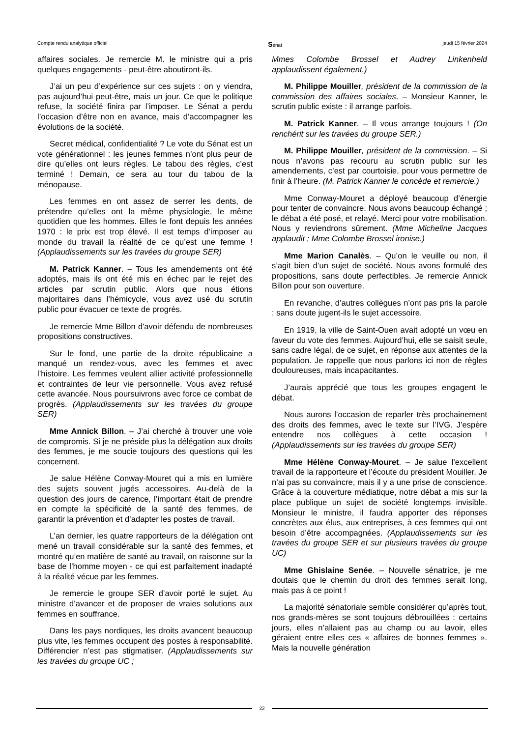Compte rendu analytique officiel Sénat jeudi 15 février 2024
affaires sociales. Je remercie M. le ministre qui a pris quelques engagements - peut-être aboutiront-ils.
J’ai un peu d’expérience sur ces sujets : on y viendra, pas aujourd’hui peut-être, mais un jour. Ce que le politique refuse, la société finira par l’imposer. Le Sénat a perdu l’occasion d’être non en avance, mais d’accompagner les évolutions de la société.
Secret médical, confidentialité ? Le vote du Sénat est un vote générationnel : les jeunes femmes n’ont plus peur de dire qu’elles ont leurs règles. Le tabou des règles, c’est terminé ! Demain, ce sera au tour du tabou de la ménopause.
Les femmes en ont assez de serrer les dents, de prétendre qu’elles ont la même physiologie, le même quotidien que les hommes. Elles le font depuis les années 1970 : le prix est trop élevé. Il est temps d’imposer au monde du travail la réalité de ce qu’est une femme ! (Applaudissements sur les travées du groupe SER)
M. Patrick Kanner. – Tous les amendements ont été adoptés, mais ils ont été mis en échec par le rejet des articles par scrutin public. Alors que nous étions majoritaires dans l’hémicycle, vous avez usé du scrutin public pour évacuer ce texte de progrès.
Je remercie Mme Billon d'avoir défendu de nombreuses propositions constructives.
Sur le fond, une partie de la droite républicaine a manqué un rendez-vous, avec les femmes et avec l’histoire. Les femmes veulent allier activité professionnelle et contraintes de leur vie personnelle. Vous avez refusé cette avancée. Nous poursuivrons avec force ce combat de progrès. (Applaudissements sur les travées du groupe SER)
Mme Annick Billon. – J’ai cherché à trouver une voie de compromis. Si je ne préside plus la délégation aux droits des femmes, je me soucie toujours des questions qui les concernent.
Je salue Hélène Conway-Mouret qui a mis en lumière des sujets souvent jugés accessoires. Au-delà de la question des jours de carence, l’important était de prendre en compte la spécificité de la santé des femmes, de garantir la prévention et d’adapter les postes de travail.
L’an dernier, les quatre rapporteurs de la délégation ont mené un travail considérable sur la santé des femmes, et montré qu’en matière de santé au travail, on raisonne sur la base de l’homme moyen - ce qui est parfaitement inadapté à la réalité vécue par les femmes.
Je remercie le groupe SER d’avoir porté le sujet. Au ministre d’avancer et de proposer de vraies solutions aux femmes en souffrance.
Dans les pays nordiques, les droits avancent beaucoup plus vite, les femmes occupent des postes à responsabilité. Différencier n’est pas stigmatiser. (Applaudissements sur les travées du groupe UC ;
Mmes Colombe Brossel et Audrey Linkenheld applaudissent également.)
M. Philippe Mouiller, président de la commission de la commission des affaires sociales. – Monsieur Kanner, le scrutin public existe : il arrange parfois.
M. Patrick Kanner. – Il vous arrange toujours ! (On renchérit sur les travées du groupe SER.)
M. Philippe Mouiller, président de la commission. – Si nous n’avons pas recouru au scrutin public sur les amendements, c’est par courtoisie, pour vous permettre de finir à l’heure. (M. Patrick Kanner le concède et remercie.)
Mme Conway-Mouret a déployé beaucoup d’énergie pour tenter de convaincre. Nous avons beaucoup échangé ; le débat a été posé, et relayé. Merci pour votre mobilisation. Nous y reviendrons sûrement. (Mme Micheline Jacques applaudit ; Mme Colombe Brossel ironise.)
Mme Marion Canalès. – Qu’on le veuille ou non, il s’agit bien d’un sujet de société. Nous avons formulé des propositions, sans doute perfectibles. Je remercie Annick Billon pour son ouverture.
En revanche, d’autres collègues n’ont pas pris la parole : sans doute jugent-ils le sujet accessoire.
En 1919, la ville de Saint-Ouen avait adopté un vœu en faveur du vote des femmes. Aujourd’hui, elle se saisit seule, sans cadre légal, de ce sujet, en réponse aux attentes de la population. Je rappelle que nous parlons ici non de règles douloureuses, mais incapacitantes.
J’aurais apprécié que tous les groupes engagent le débat.
Nous aurons l’occasion de reparler très prochainement des droits des femmes, avec le texte sur l’IVG. J’espère entendre nos collègues à cette occasion ! (Applaudissements sur les travées du groupe SER)
Mme Hélène Conway-Mouret. – Je salue l’excellent travail de la rapporteure et l’écoute du président Mouiller. Je n’ai pas su convaincre, mais il y a une prise de conscience. Grâce à la couverture médiatique, notre débat a mis sur la place publique un sujet de société longtemps invisible. Monsieur le ministre, il faudra apporter des réponses concrètes aux élus, aux entreprises, à ces femmes qui ont besoin d’être accompagnées. (Applaudissements sur les travées du groupe SER et sur plusieurs travées du groupe UC)
Mme Ghislaine Senée. – Nouvelle sénatrice, je me doutais que le chemin du droit des femmes serait long, mais pas à ce point !
La majorité sénatoriale semble considérer qu’après tout, nos grands-mères se sont toujours débrouillées : certains jours, elles n’allaient pas au champ ou au lavoir, elles géraient entre elles ces « affaires de bonnes femmes ». Mais la nouvelle génération
22